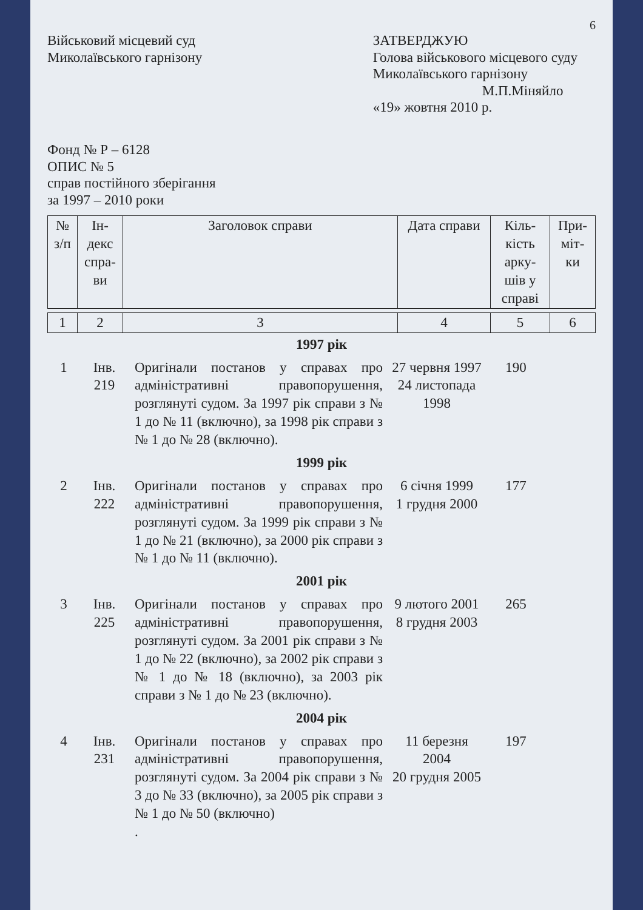6
Військовий місцевий суд
Миколаївського гарнізону
ЗАТВЕРДЖУЮ
Голова військового місцевого суду
Миколаївського гарнізону
М.П.Міняйло
«19» жовтня 2010 р.
Фонд № Р – 6128
ОПИС № 5
справ постійного зберігання
за 1997 – 2010 роки
| № з/п | Ін- декс спра- ви | Заголовок справи | Дата справи | Кіль- кість арку- шів у справі | При- міт- ки |
| --- | --- | --- | --- | --- | --- |
| 1 | 2 | 3 | 4 | 5 | 6 |
| 1997 рік | | | | | |
| 1 | Інв. 219 | Оригінали постанов у справах про адміністративні правопорушення, розглянуті судом. За 1997 рік справи з № 1 до № 11 (включно), за 1998 рік справи з № 1 до № 28 (включно). | 27 червня 1997 24 листопада 1998 | 190 | |
| 1999 рік | | | | | |
| 2 | Інв. 222 | Оригінали постанов у справах про адміністративні правопорушення, розглянуті судом. За 1999 рік справи з № 1 до № 21 (включно), за 2000 рік справи з № 1 до № 11 (включно). | 6 січня 1999 1 грудня 2000 | 177 | |
| 2001 рік | | | | | |
| 3 | Інв. 225 | Оригінали постанов у справах про адміністративні правопорушення, розглянуті судом. За 2001 рік справи з № 1 до № 22 (включно), за 2002 рік справи з № 1 до № 18 (включно), за 2003 рік справи з № 1 до № 23 (включно). | 9 лютого 2001 8 грудня 2003 | 265 | |
| 2004 рік | | | | | |
| 4 | Інв. 231 | Оригінали постанов у справах про адміністративні правопорушення, розглянуті судом. За 2004 рік справи з № 3 до № 33 (включно), за 2005 рік справи з № 1 до № 50 (включно) . | 11 березня 2004 20 грудня 2005 | 197 | |